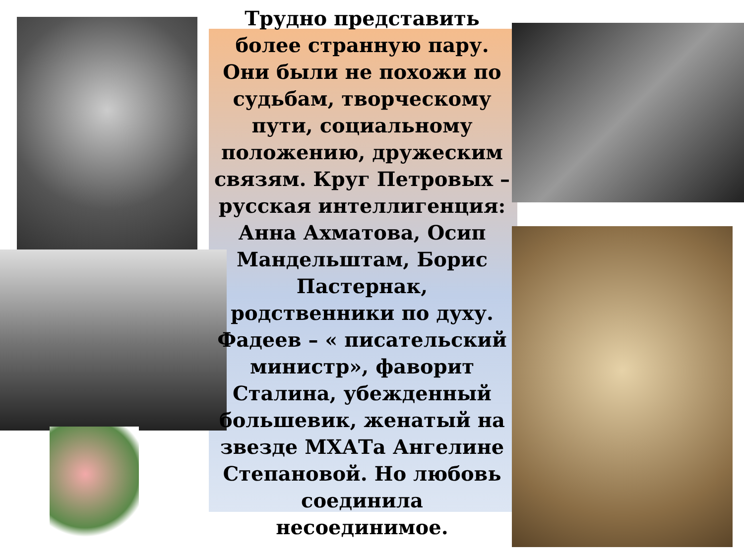Трудно представить более странную пару. Они были не похожи по судьбам, творческому пути, социальному положению, дружеским связям. Круг Петровых – русская интеллигенция: Анна Ахматова, Осип Мандельштам, Борис Пастернак, родственники по духу. Фадеев – « писательский министр», фаворит Сталина, убежденный большевик, женатый на звезде МХАТа Ангелине Степановой. Но любовь соединила несоединимое.